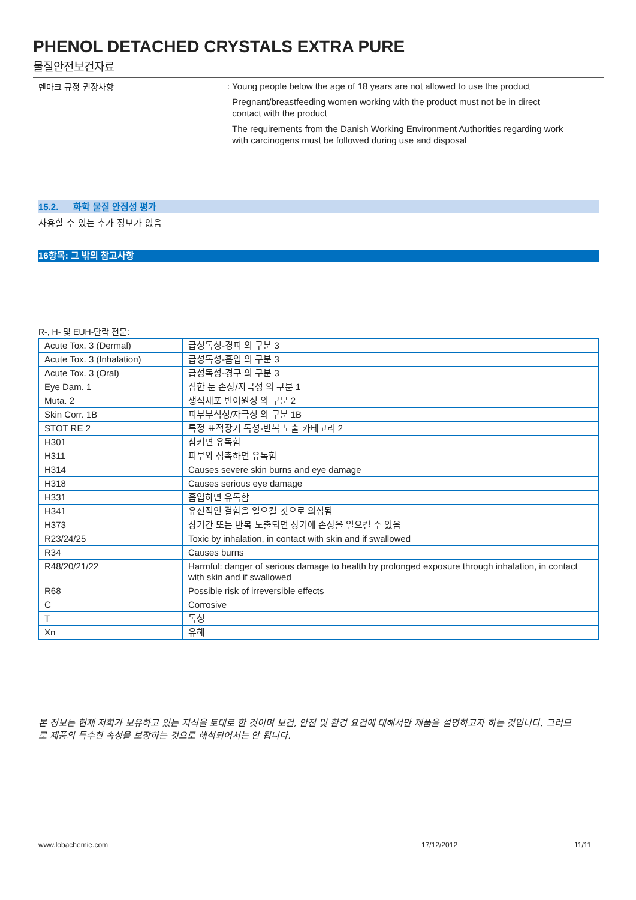PHENOL DETACHED CRYSTALS EXTRA PURE
물질안전보건자료
덴마크 규정 권장사항
: Young people below the age of 18 years are not allowed to use the product
Pregnant/breastfeeding women working with the product must not be in direct
contact with the product
The requirements from the Danish Working Environment Authorities regarding work
with carcinogens must be followed during use and disposal
15.2. 화학 물질 안정성 평가
사용할 수 있는 추가 정보가 없음
16항목: 그 밖의 참고사항
R-, H- 및 EUH-단락 전문:
| Acute Tox. 3 (Dermal) | 급성독성-경피 의 구분 3 |
| Acute Tox. 3 (Inhalation) | 급성독성-흡입 의 구분 3 |
| Acute Tox. 3 (Oral) | 급성독성-경구 의 구분 3 |
| Eye Dam. 1 | 심한 눈 손상/자극성 의 구분 1 |
| Muta. 2 | 생식세포 변이원성 의 구분 2 |
| Skin Corr. 1B | 피부부식성/자극성 의 구분 1B |
| STOT RE 2 | 특정 표적장기 독성-반복 노출 카테고리 2 |
| H301 | 삼키면 유독함 |
| H311 | 피부와 접촉하면 유독함 |
| H314 | Causes severe skin burns and eye damage |
| H318 | Causes serious eye damage |
| H331 | 흡입하면 유독함 |
| H341 | 유전적인 결함을 일으킬 것으로 의심됨 |
| H373 | 장기간 또는 반복 노출되면 장기에 손상을 일으킬 수 있음 |
| R23/24/25 | Toxic by inhalation, in contact with skin and if swallowed |
| R34 | Causes burns |
| R48/20/21/22 | Harmful: danger of serious damage to health by prolonged exposure through inhalation, in contact with skin and if swallowed |
| R68 | Possible risk of irreversible effects |
| C | Corrosive |
| T | 독성 |
| Xn | 유해 |
본 정보는 현재 저희가 보유하고 있는 지식을 토대로 한 것이며 보건, 안전 및 환경 요건에 대해서만 제품을 설명하고자 하는 것입니다. 그러므로 제품의 특수한 속성을 보장하는 것으로 해석되어서는 안 됩니다.
www.lobachemie.com 17/12/2012 11/11